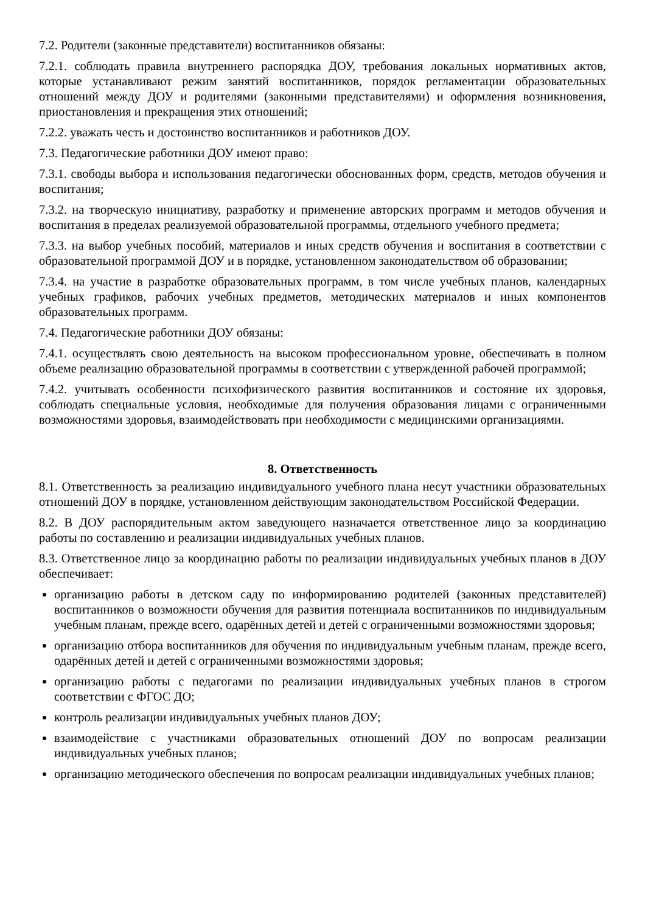7.2. Родители (законные представители) воспитанников обязаны:
7.2.1. соблюдать правила внутреннего распорядка ДОУ, требования локальных нормативных актов, которые устанавливают режим занятий воспитанников, порядок регламентации образовательных отношений между ДОУ и родителями (законными представителями) и оформления возникновения, приостановления и прекращения этих отношений;
7.2.2. уважать честь и достоинство воспитанников и работников ДОУ.
7.3. Педагогические работники ДОУ имеют право:
7.3.1. свободы выбора и использования педагогически обоснованных форм, средств, методов обучения и воспитания;
7.3.2. на творческую инициативу, разработку и применение авторских программ и методов обучения и воспитания в пределах реализуемой образовательной программы, отдельного учебного предмета;
7.3.3. на выбор учебных пособий, материалов и иных средств обучения и воспитания в соответствии с образовательной программой ДОУ и в порядке, установленном законодательством об образовании;
7.3.4. на участие в разработке образовательных программ, в том числе учебных планов, календарных учебных графиков, рабочих учебных предметов, методических материалов и иных компонентов образовательных программ.
7.4. Педагогические работники ДОУ обязаны:
7.4.1. осуществлять свою деятельность на высоком профессиональном уровне, обеспечивать в полном объеме реализацию образовательной программы в соответствии с утвержденной рабочей программой;
7.4.2. учитывать особенности психофизического развития воспитанников и состояние их здоровья, соблюдать специальные условия, необходимые для получения образования лицами с ограниченными возможностями здоровья, взаимодействовать при необходимости с медицинскими организациями.
8. Ответственность
8.1. Ответственность за реализацию индивидуального учебного плана несут участники образовательных отношений ДОУ в порядке, установленном действующим законодательством Российской Федерации.
8.2. В ДОУ распорядительным актом заведующего назначается ответственное лицо за координацию работы по составлению и реализации индивидуальных учебных планов.
8.3. Ответственное лицо за координацию работы по реализации индивидуальных учебных планов в ДОУ обеспечивает:
организацию работы в детском саду по информированию родителей (законных представителей) воспитанников о возможности обучения для развития потенциала воспитанников по индивидуальным учебным планам, прежде всего, одарённых детей и детей с ограниченными возможностями здоровья;
организацию отбора воспитанников для обучения по индивидуальным учебным планам, прежде всего, одарённых детей и детей с ограниченными возможностями здоровья;
организацию работы с педагогами по реализации индивидуальных учебных планов в строгом соответствии с ФГОС ДО;
контроль реализации индивидуальных учебных планов ДОУ;
взаимодействие с участниками образовательных отношений ДОУ по вопросам реализации индивидуальных учебных планов;
организацию методического обеспечения по вопросам реализации индивидуальных учебных планов;